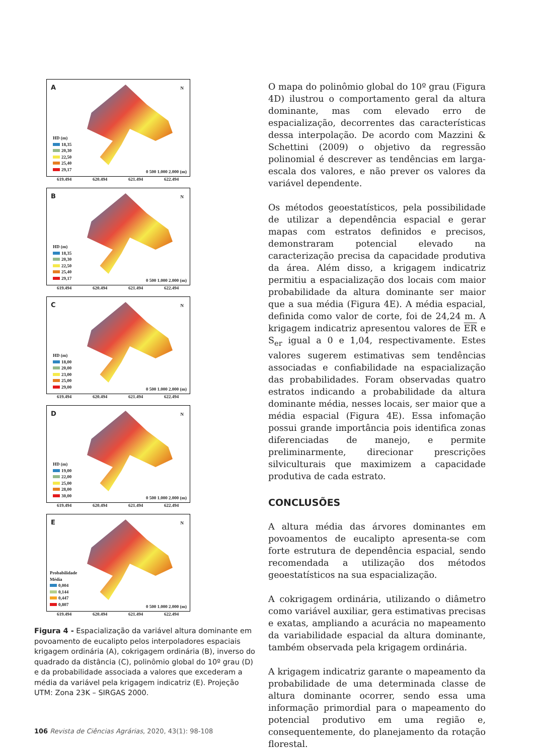A N
HD (m)
18,35
20,30
22,50
25,40
29,17
0 500 1.000 2.000 (m)
619.494 620.494 621.494 622.494
B N
HD (m)
18,35
20,30
22,50
25,40
29,17
0 500 1.000 2.000 (m)
619.494 620.494 621.494 622.494
C N
HD (m)
18,00
20,00
23,00
25,00
29,00
0 500 1.000 2.000 (m)
619.494 620.494 621.494 622.494
D N
HD (m)
19,00
22,00
25,00
28,00
30,00
0 500 1.000 2.000 (m)
619.494 620.494 621.494 622.494
E N
Probabilidade
Média
0,004
0,144
0,447
0,807
0 500 1.000 2.000 (m)
619.494 620.494 621.494 622.494
Figura 4 - Espacialização da variável altura dominante em povoamento de eucalipto pelos interpoladores espaciais krigagem ordinária (A), cokrigagem ordinária (B), inverso do quadrado da distância (C), polinômio global do 10º grau (D) e da probabilidade associada a valores que excederam a média da variável pela krigagem indicatriz (E). Projeção UTM: Zona 23K – SIRGAS 2000.
O mapa do polinômio global do 10º grau (Figura 4D) ilustrou o comportamento geral da altura dominante, mas com elevado erro de espacialização, decorrentes das características dessa interpolação. De acordo com Mazzini & Schettini (2009) o objetivo da regressão polinomial é descrever as tendências em larga-escala dos valores, e não prever os valores da variável dependente.
Os métodos geoestatísticos, pela possibilidade de utilizar a dependência espacial e gerar mapas com estratos definidos e precisos, demonstraram potencial elevado na caracterização precisa da capacidade produtiva da área. Além disso, a krigagem indicatriz permitiu a espacialização dos locais com maior probabilidade da altura dominante ser maior que a sua média (Figura 4E). A média espacial, definida como valor de corte, foi de 24,24 m. A krigagem indicatriz apresentou valores de ER e S<sub>er</sub> igual a 0 e 1,04, respectivamente. Estes valores sugerem estimativas sem tendências associadas e confiabilidade na espacialização das probabilidades. Foram observadas quatro estratos indicando a probabilidade da altura dominante média, nesses locais, ser maior que a média espacial (Figura 4E). Essa infomação possui grande importância pois identifica zonas diferenciadas de manejo, e permite preliminarmente, direcionar prescrições silviculturais que maximizem a capacidade produtiva de cada estrato.
CONCLUSÕES
A altura média das árvores dominantes em povoamentos de eucalipto apresenta-se com forte estrutura de dependência espacial, sendo recomendada a utilização dos métodos geoestatísticos na sua espacialização.
A cokrigagem ordinária, utilizando o diâmetro como variável auxiliar, gera estimativas precisas e exatas, ampliando a acurácia no mapeamento da variabilidade espacial da altura dominante, também observada pela krigagem ordinária.
A krigagem indicatriz garante o mapeamento da probabilidade de uma determinada classe de altura dominante ocorrer, sendo essa uma informação primordial para o mapeamento do potencial produtivo em uma região e, consequentemente, do planejamento da rotação florestal.
106 Revista de Ciências Agrárias, 2020, 43(1): 98-108